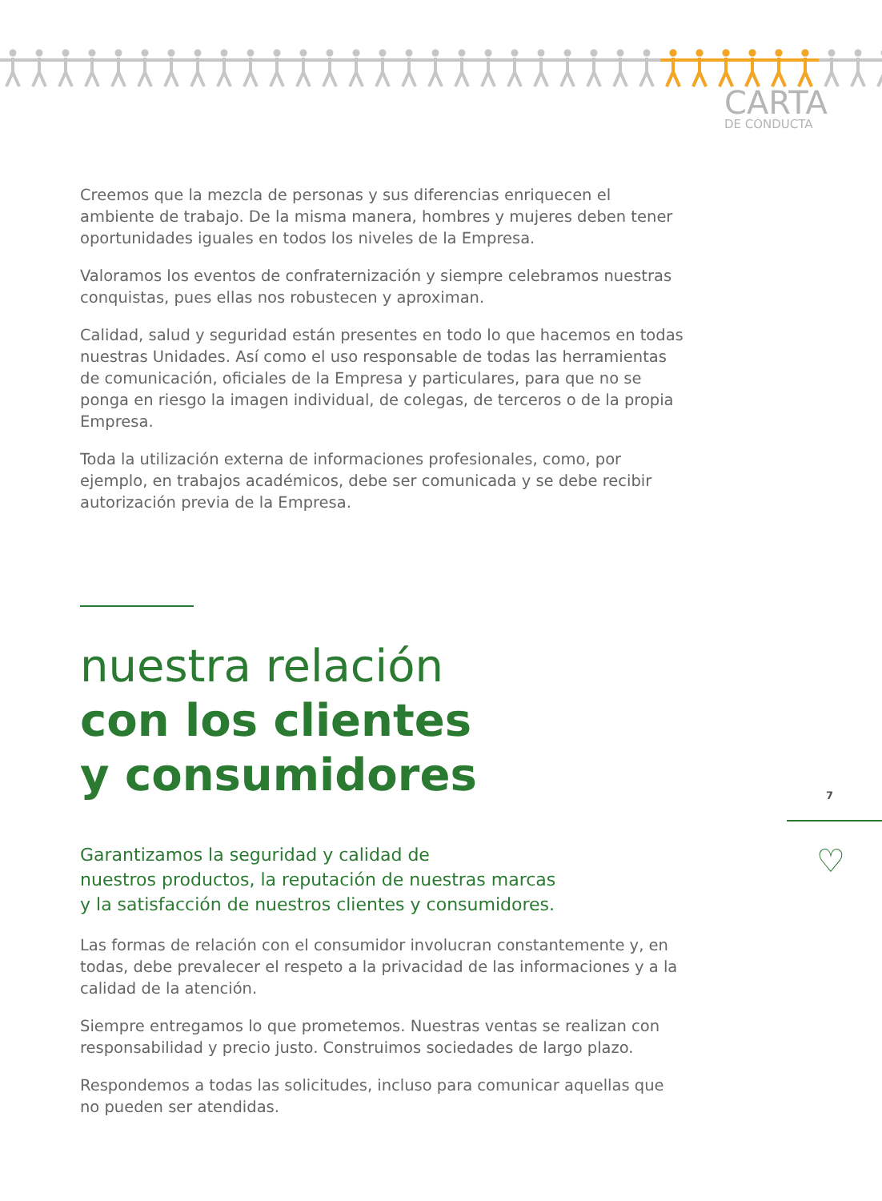CARTA
DE CONDUCTA
Creemos que la mezcla de personas y sus diferencias enriquecen el ambiente de trabajo. De la misma manera, hombres y mujeres deben tener oportunidades iguales en todos los niveles de la Empresa.
Valoramos los eventos de confraternización y siempre celebramos nuestras conquistas, pues ellas nos robustecen y aproximan.
Calidad, salud y seguridad están presentes en todo lo que hacemos en todas nuestras Unidades. Así como el uso responsable de todas las herramientas de comunicación, oficiales de la Empresa y particulares, para que no se ponga en riesgo la imagen individual, de colegas, de terceros o de la propia Empresa.
Toda la utilización externa de informaciones profesionales, como, por ejemplo, en trabajos académicos, debe ser comunicada y se debe recibir autorización previa de la Empresa.
nuestra relación
con los clientes
y consumidores
Garantizamos la seguridad y calidad de
nuestros productos, la reputación de nuestras marcas
y la satisfacción de nuestros clientes y consumidores.
Las formas de relación con el consumidor involucran constantemente y, en todas, debe prevalecer el respeto a la privacidad de las informaciones y a la calidad de la atención.
Siempre entregamos lo que prometemos. Nuestras ventas se realizan con responsabilidad y precio justo. Construimos sociedades de largo plazo.
Respondemos a todas las solicitudes, incluso para comunicar aquellas que no pueden ser atendidas.
7
♡